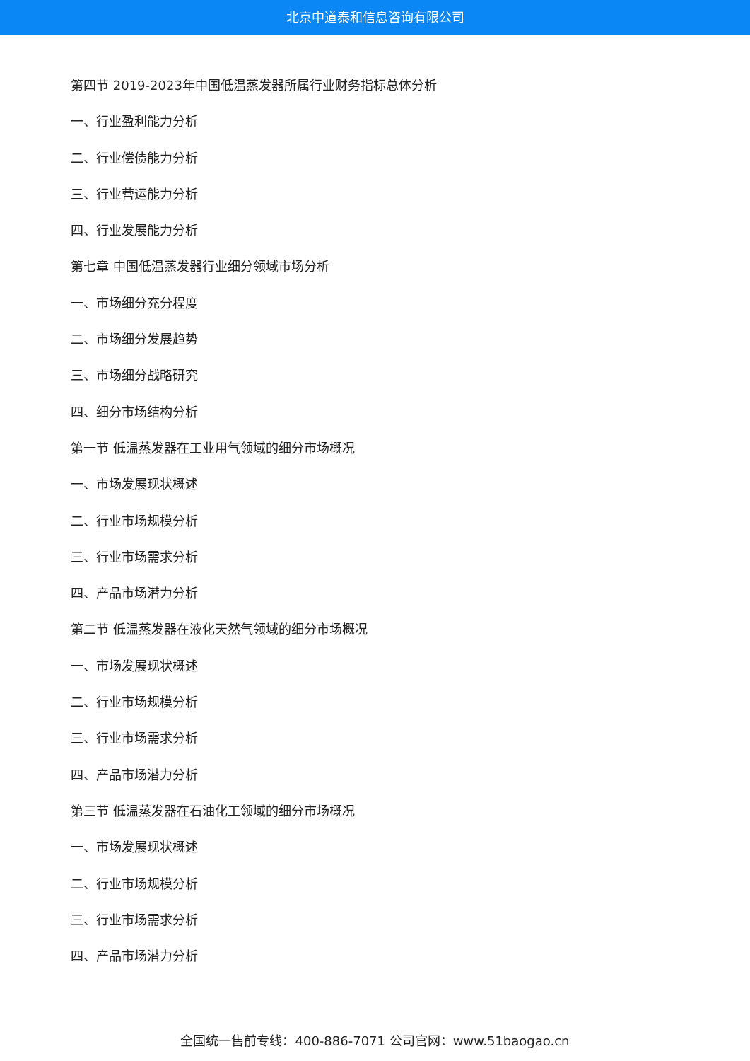北京中道泰和信息咨询有限公司
第四节 2019-2023年中国低温蒸发器所属行业财务指标总体分析
一、行业盈利能力分析
二、行业偿债能力分析
三、行业营运能力分析
四、行业发展能力分析
第七章 中国低温蒸发器行业细分领域市场分析
一、市场细分充分程度
二、市场细分发展趋势
三、市场细分战略研究
四、细分市场结构分析
第一节 低温蒸发器在工业用气领域的细分市场概况
一、市场发展现状概述
二、行业市场规模分析
三、行业市场需求分析
四、产品市场潜力分析
第二节 低温蒸发器在液化天然气领域的细分市场概况
一、市场发展现状概述
二、行业市场规模分析
三、行业市场需求分析
四、产品市场潜力分析
第三节 低温蒸发器在石油化工领域的细分市场概况
一、市场发展现状概述
二、行业市场规模分析
三、行业市场需求分析
四、产品市场潜力分析
全国统一售前专线：400-886-7071 公司官网：www.51baogao.cn